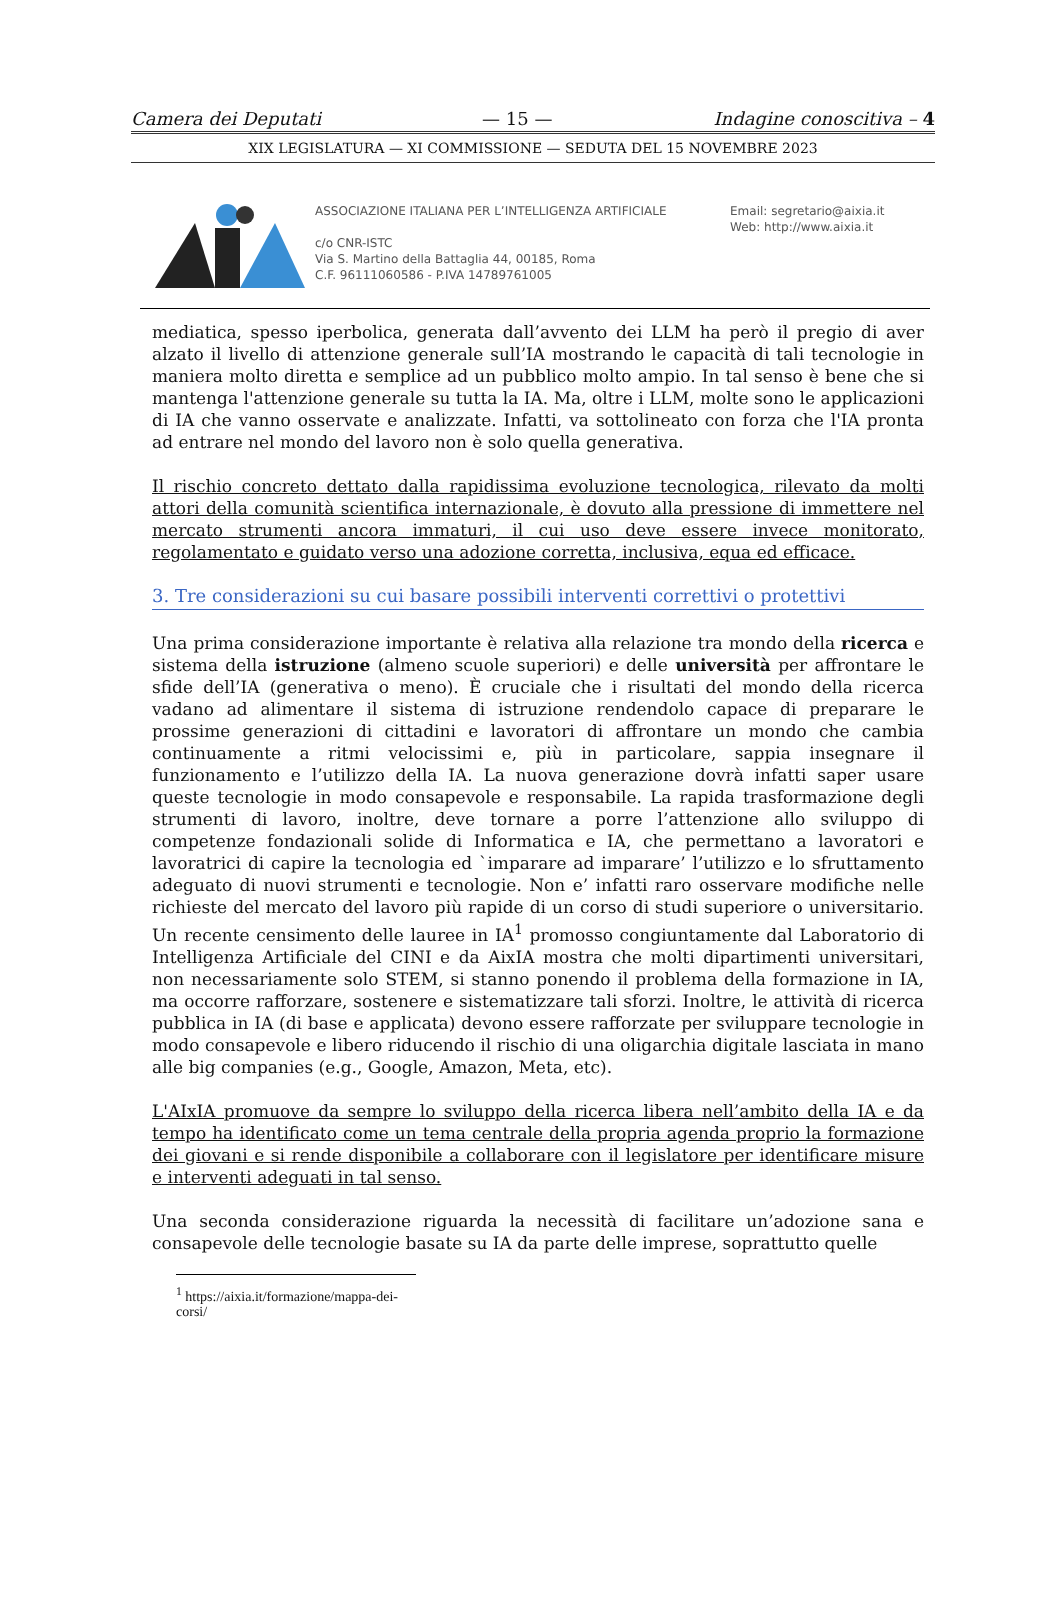Camera dei Deputati — 15 — Indagine conoscitiva – 4
XIX LEGISLATURA — XI COMMISSIONE — SEDUTA DEL 15 NOVEMBRE 2023
ASSOCIAZIONE ITALIANA PER L’INTELLIGENZA ARTIFICIALE
c/o CNR-ISTC
Via S. Martino della Battaglia 44, 00185, Roma
C.F. 96111060586 - P.IVA 14789761005
Email: segretario@aixia.it
Web: http://www.aixia.it
mediatica, spesso iperbolica, generata dall’avvento dei LLM ha però il pregio di aver alzato il livello di attenzione generale sull’IA mostrando le capacità di tali tecnologie in maniera molto diretta e semplice ad un pubblico molto ampio. In tal senso è bene che si mantenga l'attenzione generale su tutta la IA. Ma, oltre i LLM, molte sono le applicazioni di IA che vanno osservate e analizzate. Infatti, va sottolineato con forza che l'IA pronta ad entrare nel mondo del lavoro non è solo quella generativa.
Il rischio concreto dettato dalla rapidissima evoluzione tecnologica, rilevato da molti attori della comunità scientifica internazionale, è dovuto alla pressione di immettere nel mercato strumenti ancora immaturi, il cui uso deve essere invece monitorato, regolamentato e guidato verso una adozione corretta, inclusiva, equa ed efficace.
3. Tre considerazioni su cui basare possibili interventi correttivi o protettivi
Una prima considerazione importante è relativa alla relazione tra mondo della ricerca e sistema della istruzione (almeno scuole superiori) e delle università per affrontare le sfide dell’IA (generativa o meno). È cruciale che i risultati del mondo della ricerca vadano ad alimentare il sistema di istruzione rendendolo capace di preparare le prossime generazioni di cittadini e lavoratori di affrontare un mondo che cambia continuamente a ritmi velocissimi e, più in particolare, sappia insegnare il funzionamento e l’utilizzo della IA. La nuova generazione dovrà infatti saper usare queste tecnologie in modo consapevole e responsabile. La rapida trasformazione degli strumenti di lavoro, inoltre, deve tornare a porre l’attenzione allo sviluppo di competenze fondazionali solide di Informatica e IA, che permettano a lavoratori e lavoratrici di capire la tecnologia ed `imparare ad imparare’ l’utilizzo e lo sfruttamento adeguato di nuovi strumenti e tecnologie. Non e’ infatti raro osservare modifiche nelle richieste del mercato del lavoro più rapide di un corso di studi superiore o universitario. Un recente censimento delle lauree in IA<sup>1</sup> promosso congiuntamente dal Laboratorio di Intelligenza Artificiale del CINI e da AixIA mostra che molti dipartimenti universitari, non necessariamente solo STEM, si stanno ponendo il problema della formazione in IA, ma occorre rafforzare, sostenere e sistematizzare tali sforzi. Inoltre, le attività di ricerca pubblica in IA (di base e applicata) devono essere rafforzate per sviluppare tecnologie in modo consapevole e libero riducendo il rischio di una oligarchia digitale lasciata in mano alle big companies (e.g., Google, Amazon, Meta, etc).
L'AIxIA promuove da sempre lo sviluppo della ricerca libera nell’ambito della IA e da tempo ha identificato come un tema centrale della propria agenda proprio la formazione dei giovani e si rende disponibile a collaborare con il legislatore per identificare misure e interventi adeguati in tal senso.
Una seconda considerazione riguarda la necessità di facilitare un’adozione sana e consapevole delle tecnologie basate su IA da parte delle imprese, soprattutto quelle
<sup>1</sup> https://aixia.it/formazione/mappa-dei-corsi/